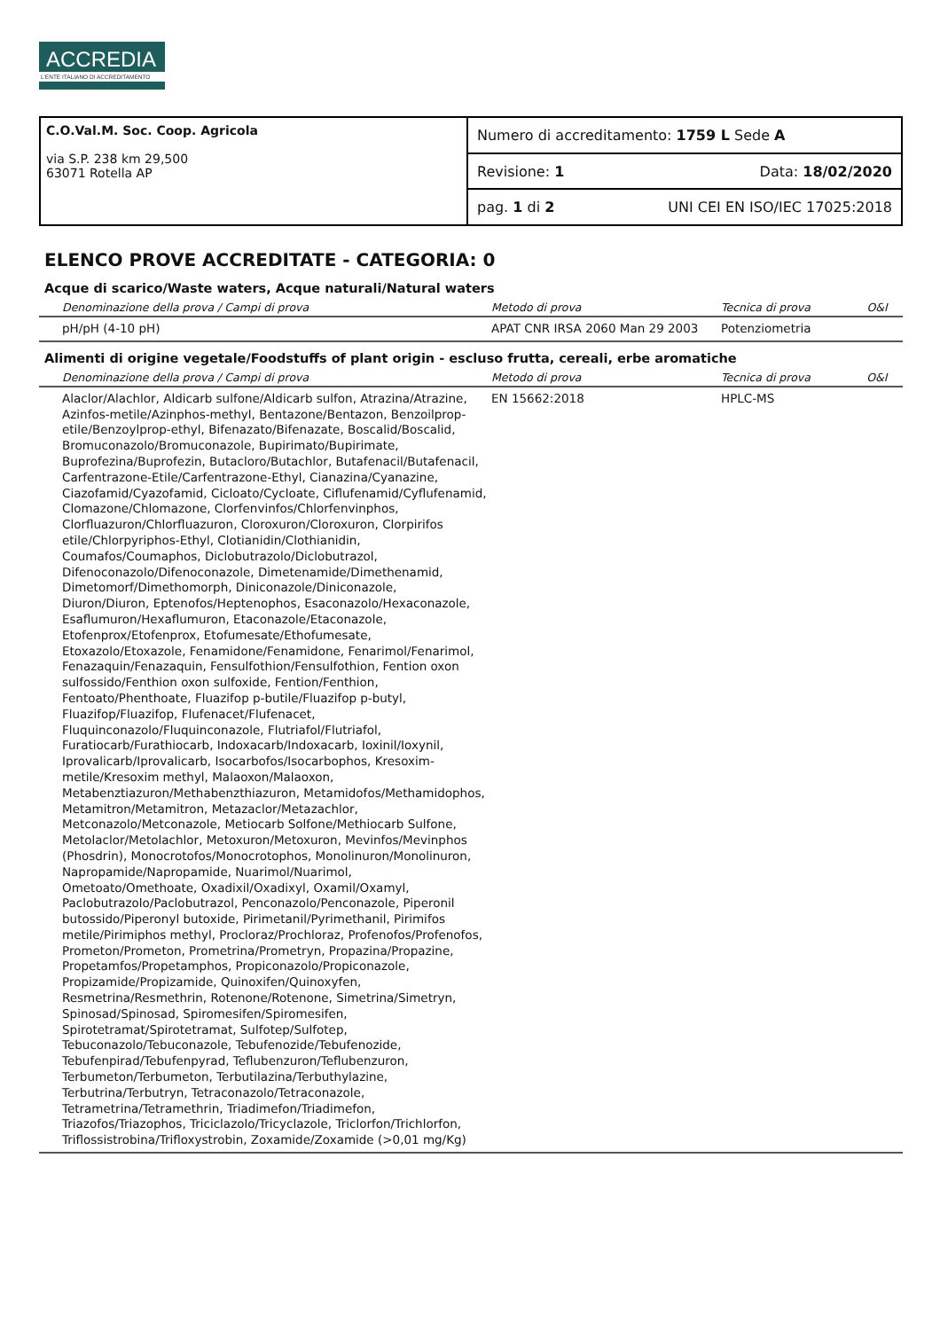ACCREDIA
L'ENTE ITALIANO DI ACCREDITAMENTO
C.O.Val.M. Soc. Coop. Agricola
via S.P. 238 km 29,500
63071 Rotella AP
Numero di accreditamento: 1759 L Sede A
Revisione: 1 Data: 18/02/2020
pag. 1 di 2 UNI CEI EN ISO/IEC 17025:2018
ELENCO PROVE ACCREDITATE - CATEGORIA: 0
Acque di scarico/Waste waters, Acque naturali/Natural waters
| Denominazione della prova / Campi di prova | Metodo di prova | Tecnica di prova | O&I |
| --- | --- | --- | --- |
| pH/pH (4-10 pH) | APAT CNR IRSA 2060 Man 29 2003 | Potenziometria | |
Alimenti di origine vegetale/Foodstuffs of plant origin - escluso frutta, cereali, erbe aromatiche
| Denominazione della prova / Campi di prova | Metodo di prova | Tecnica di prova | O&I |
| --- | --- | --- | --- |
| Alaclor/Alachlor, Aldicarb sulfone/Aldicarb sulfon, Atrazina/Atrazine, Azinfos-metile/Azinphos-methyl, Bentazone/Bentazon, Benzoilprop-etile/Benzoylprop-ethyl, Bifenazato/Bifenazate, Boscalid/Boscalid, Bromuconazolo/Bromuconazole, Bupirimato/Bupirimate, Buprofezina/Buprofezin, Butacloro/Butachlor, Butafenacil/Butafenacil, Carfentrazone-Etile/Carfentrazone-Ethyl, Cianazina/Cyanazine, Ciazofamid/Cyazofamid, Cicloato/Cycloate, Ciflufenamid/Cyflufenamid, Clomazone/Chlomazone, Clorfenvinfos/Chlorfenvinphos, Clorfluazuron/Chlorfluazuron, Cloroxuron/Cloroxuron, Clorpirifos etile/Chlorpyriphos-Ethyl, Clotianidin/Clothianidin, Coumafos/Coumaphos, Diclobutrazolo/Diclobutrazol, Difenoconazolo/Difenoconazole, Dimetenamide/Dimethenamid, Dimetomorf/Dimethomorph, Diniconazole/Diniconazole, Diuron/Diuron, Eptenofos/Heptenophos, Esaconazolo/Hexaconazole, Esaflumuron/Hexaflumuron, Etaconazole/Etaconazole, Etofenprox/Etofenprox, Etofumesate/Ethofumesate, Etoxazolo/Etoxazole, Fenamidone/Fenamidone, Fenarimol/Fenarimol, Fenazaquin/Fenazaquin, Fensulfothion/Fensulfothion, Fention oxon sulfossido/Fenthion oxon sulfoxide, Fention/Fenthion, Fentoato/Phenthoate, Fluazifop p-butile/Fluazifop p-butyl, Fluazifop/Fluazifop, Flufenacet/Flufenacet, Fluquinconazolo/Fluquinconazole, Flutriafol/Flutriafol, Furatiocarb/Furathiocarb, Indoxacarb/Indoxacarb, Ioxinil/Ioxynil, Iprovalicarb/Iprovalicarb, Isocarbofos/Isocarbophos, Kresoxim-metile/Kresoxim methyl, Malaoxon/Malaoxon, Metabenztiazuron/Methabenzthiazuron, Metamidofos/Methamidophos, Metamitron/Metamitron, Metazaclor/Metazachlor, Metconazolo/Metconazole, Metiocarb Solfone/Methiocarb Sulfone, Metolaclor/Metolachlor, Metoxuron/Metoxuron, Mevinfos/Mevinphos (Phosdrin), Monocrotofos/Monocrotophos, Monolinuron/Monolinuron, Napropamide/Napropamide, Nuarimol/Nuarimol, Ometoato/Omethoate, Oxadixil/Oxadixyl, Oxamil/Oxamyl, Paclobutrazolo/Paclobutrazol, Penconazolo/Penconazole, Piperonil butossido/Piperonyl butoxide, Pirimetanil/Pyrimethanil, Pirimifos metile/Pirimiphos methyl, Procloraz/Prochloraz, Profenofos/Profenofos, Prometon/Prometon, Prometrina/Prometryn, Propazina/Propazine, Propetamfos/Propetamphos, Propiconazolo/Propiconazole, Propizamide/Propizamide, Quinoxifen/Quinoxyfen, Resmetrina/Resmethrin, Rotenone/Rotenone, Simetrina/Simetryn, Spinosad/Spinosad, Spiromesifen/Spiromesifen, Spirotetramat/Spirotetramat, Sulfotep/Sulfotep, Tebuconazolo/Tebuconazole, Tebufenozide/Tebufenozide, Tebufenpirad/Tebufenpyrad, Teflubenzuron/Teflubenzuron, Terbumeton/Terbumeton, Terbutilazina/Terbuthylazine, Terbutrina/Terbutryn, Tetraconazolo/Tetraconazole, Tetrametrina/Tetramethrin, Triadimefon/Triadimefon, Triazofos/Triazophos, Triciclazolo/Tricyclazole, Triclorfon/Trichlorfon, Triflossistrobina/Trifloxystrobin, Zoxamide/Zoxamide (>0,01 mg/Kg) | EN 15662:2018 | HPLC-MS | |